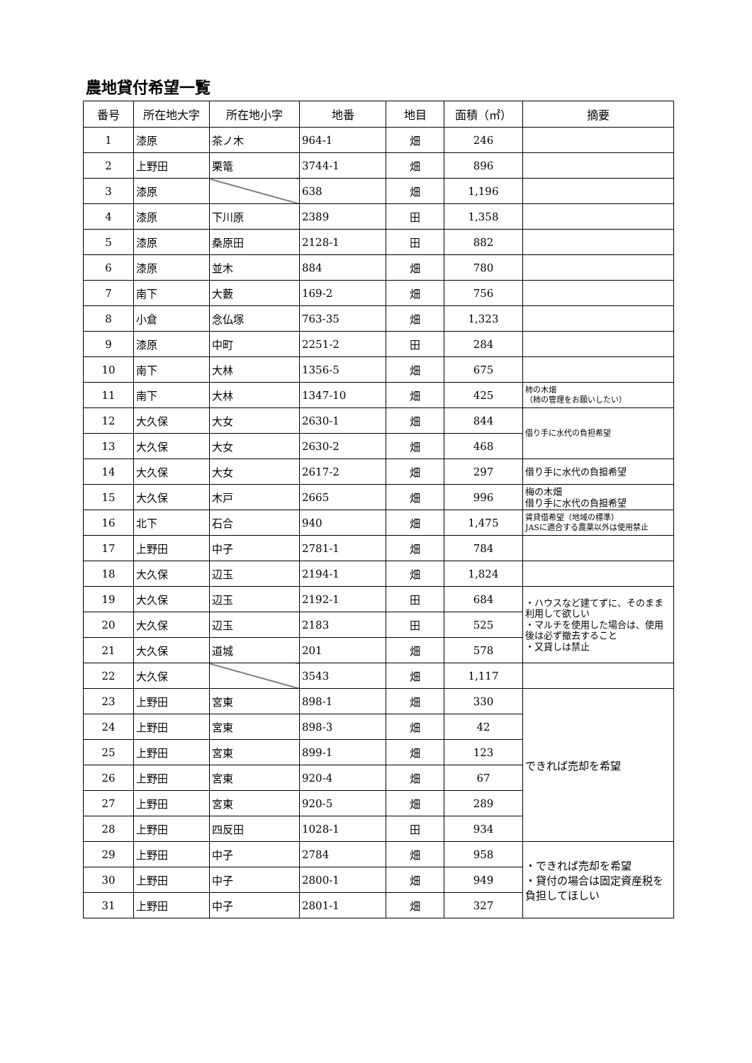農地貸付希望一覧
| 番号 | 所在地大字 | 所在地小字 | 地番 | 地目 | 面積（㎡） | 摘要 |
| --- | --- | --- | --- | --- | --- | --- |
| 1 | 漆原 | 茶ノ木 | 964-1 | 畑 | 246 | |
| 2 | 上野田 | 栗篭 | 3744-1 | 畑 | 896 | |
| 3 | 漆原 | | 638 | 畑 | 1,196 | |
| 4 | 漆原 | 下川原 | 2389 | 田 | 1,358 | |
| 5 | 漆原 | 桑原田 | 2128-1 | 田 | 882 | |
| 6 | 漆原 | 並木 | 884 | 畑 | 780 | |
| 7 | 南下 | 大藪 | 169-2 | 畑 | 756 | |
| 8 | 小倉 | 念仏塚 | 763-35 | 畑 | 1,323 | |
| 9 | 漆原 | 中町 | 2251-2 | 田 | 284 | |
| 10 | 南下 | 大林 | 1356-5 | 畑 | 675 | |
| 11 | 南下 | 大林 | 1347-10 | 畑 | 425 | 柿の木畑 （柿の管理をお願いしたい） |
| 12 | 大久保 | 大女 | 2630-1 | 畑 | 844 | 借り手に水代の負担希望 |
| 13 | 大久保 | 大女 | 2630-2 | 畑 | 468 | |
| 14 | 大久保 | 大女 | 2617-2 | 畑 | 297 | 借り手に水代の負担希望 |
| 15 | 大久保 | 木戸 | 2665 | 畑 | 996 | 梅の木畑 借り手に水代の負担希望 |
| 16 | 北下 | 石合 | 940 | 畑 | 1,475 | 賃貸借希望（地域の標準） JASに適合する農薬以外は使用禁止 |
| 17 | 上野田 | 中子 | 2781-1 | 畑 | 784 | |
| 18 | 大久保 | 辺玉 | 2194-1 | 畑 | 1,824 | |
| 19 | 大久保 | 辺玉 | 2192-1 | 田 | 684 | ・ハウスなど建てずに、そのまま利用して欲しい ・マルチを使用した場合は、使用後は必ず撤去すること ・又貸しは禁止 |
| 20 | 大久保 | 辺玉 | 2183 | 田 | 525 | |
| 21 | 大久保 | 道城 | 201 | 畑 | 578 | |
| 22 | 大久保 | | 3543 | 畑 | 1,117 | |
| 23 | 上野田 | 宮東 | 898-1 | 畑 | 330 | できれば売却を希望 |
| 24 | 上野田 | 宮東 | 898-3 | 畑 | 42 | |
| 25 | 上野田 | 宮東 | 899-1 | 畑 | 123 | |
| 26 | 上野田 | 宮東 | 920-4 | 畑 | 67 | |
| 27 | 上野田 | 宮東 | 920-5 | 畑 | 289 | |
| 28 | 上野田 | 四反田 | 1028-1 | 田 | 934 | |
| 29 | 上野田 | 中子 | 2784 | 畑 | 958 | ・できれば売却を希望 ・貸付の場合は固定資産税を負担してほしい |
| 30 | 上野田 | 中子 | 2800-1 | 畑 | 949 | |
| 31 | 上野田 | 中子 | 2801-1 | 畑 | 327 | |